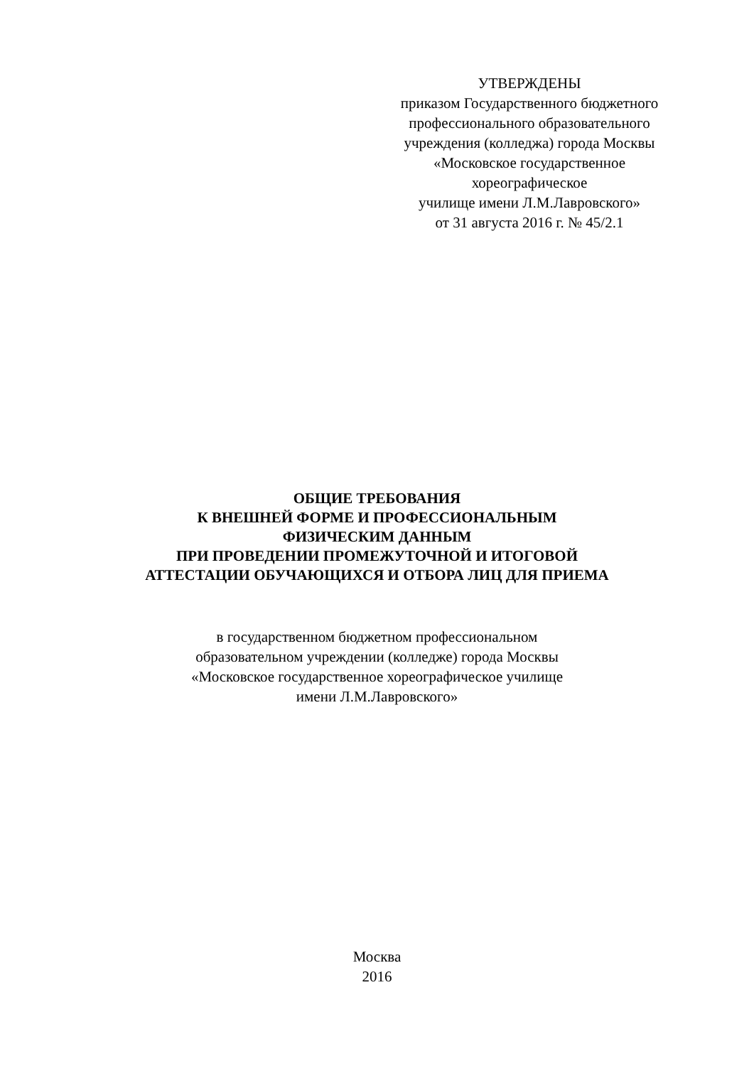УТВЕРЖДЕНЫ
приказом Государственного бюджетного
профессионального образовательного
учреждения (колледжа) города Москвы
«Московское государственное
хореографическое
училище имени Л.М.Лавровского»
от 31 августа 2016 г. № 45/2.1
ОБЩИЕ ТРЕБОВАНИЯ
К ВНЕШНЕЙ ФОРМЕ И ПРОФЕССИОНАЛЬНЫМ
ФИЗИЧЕСКИМ ДАННЫМ
ПРИ ПРОВЕДЕНИИ ПРОМЕЖУТОЧНОЙ И ИТОГОВОЙ
АТТЕСТАЦИИ ОБУЧАЮЩИХСЯ И ОТБОРА ЛИЦ ДЛЯ ПРИЕМА
в государственном бюджетном профессиональном
образовательном учреждении (колледже) города Москвы
«Московское государственное хореографическое училище
имени Л.М.Лавровского»
Москва
2016